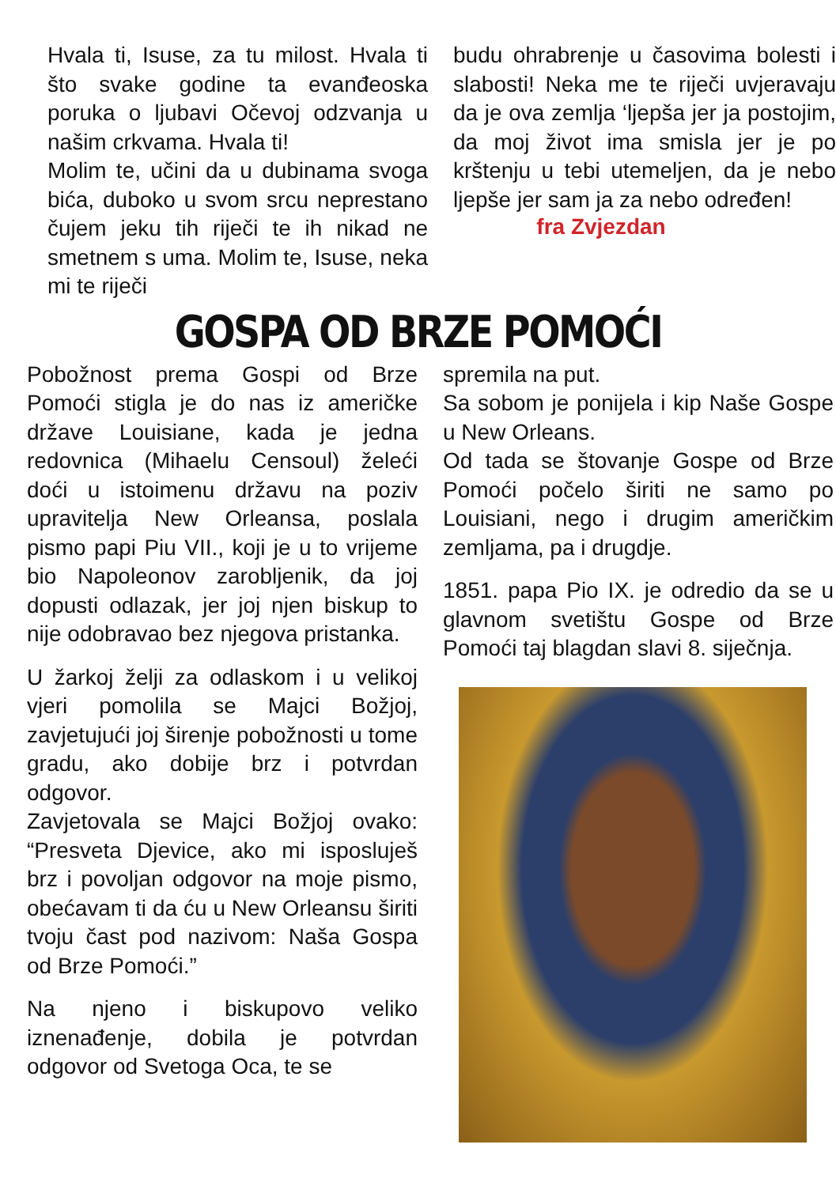Hvala ti, Isuse, za tu milost. Hvala ti što svake godine ta evanđeoska poruka o ljubavi Očevoj odzvanja u našim crkvama. Hvala ti!
Molim te, učini da u dubinama svoga bića, duboko u svom srcu neprestano čujem jeku tih riječi te ih nikad ne smetnem s uma. Molim te, Isuse, neka mi te riječi
budu ohrabrenje u časovima bolesti i slabosti! Neka me te riječi uvjeravaju da je ova zemlja ‘ljepša jer ja postojim, da moj život ima smisla jer je po krštenju u tebi utemeljen, da je nebo ljepše jer sam ja za nebo određen!
fra Zvjezdan
GOSPA OD BRZE POMOĆI
Pobožnost prema Gospi od Brze Pomoći stigla je do nas iz američke države Louisiane, kada je jedna redovnica (Mihaelu Censoul) želeći doći u istoimenu državu na poziv upravitelja New Orleansa, poslala pismo papi Piu VII., koji je u to vrijeme bio Napoleonov zarobljenik, da joj dopusti odlazak, jer joj njen biskup to nije odobravao bez njegova pristanka.
U žarkoj želji za odlaskom i u velikoj vjeri pomolila se Majci Božjoj, zavjetujući joj širenje pobožnosti u tome gradu, ako dobije brz i potvrdan odgovor.
Zavjetovala se Majci Božjoj ovako: “Presveta Djevice, ako mi isposluješ brz i povoljan odgovor na moje pismo, obećavam ti da ću u New Orleansu širiti tvoju čast pod nazivom: Naša Gospa od Brze Pomoći.”
Na njeno i biskupovo veliko iznenađenje, dobila je potvrdan odgovor od Svetoga Oca, te se
spremila na put.
Sa sobom je ponijela i kip Naše Gospe u New Orleans.
Od tada se štovanje Gospe od Brze Pomoći počelo širiti ne samo po Louisiani, nego i drugim američkim zemljama, pa i drugdje.
1851. papa Pio IX. je odredio da se u glavnom svetištu Gospe od Brze Pomoći taj blagdan slavi 8. siječnja.